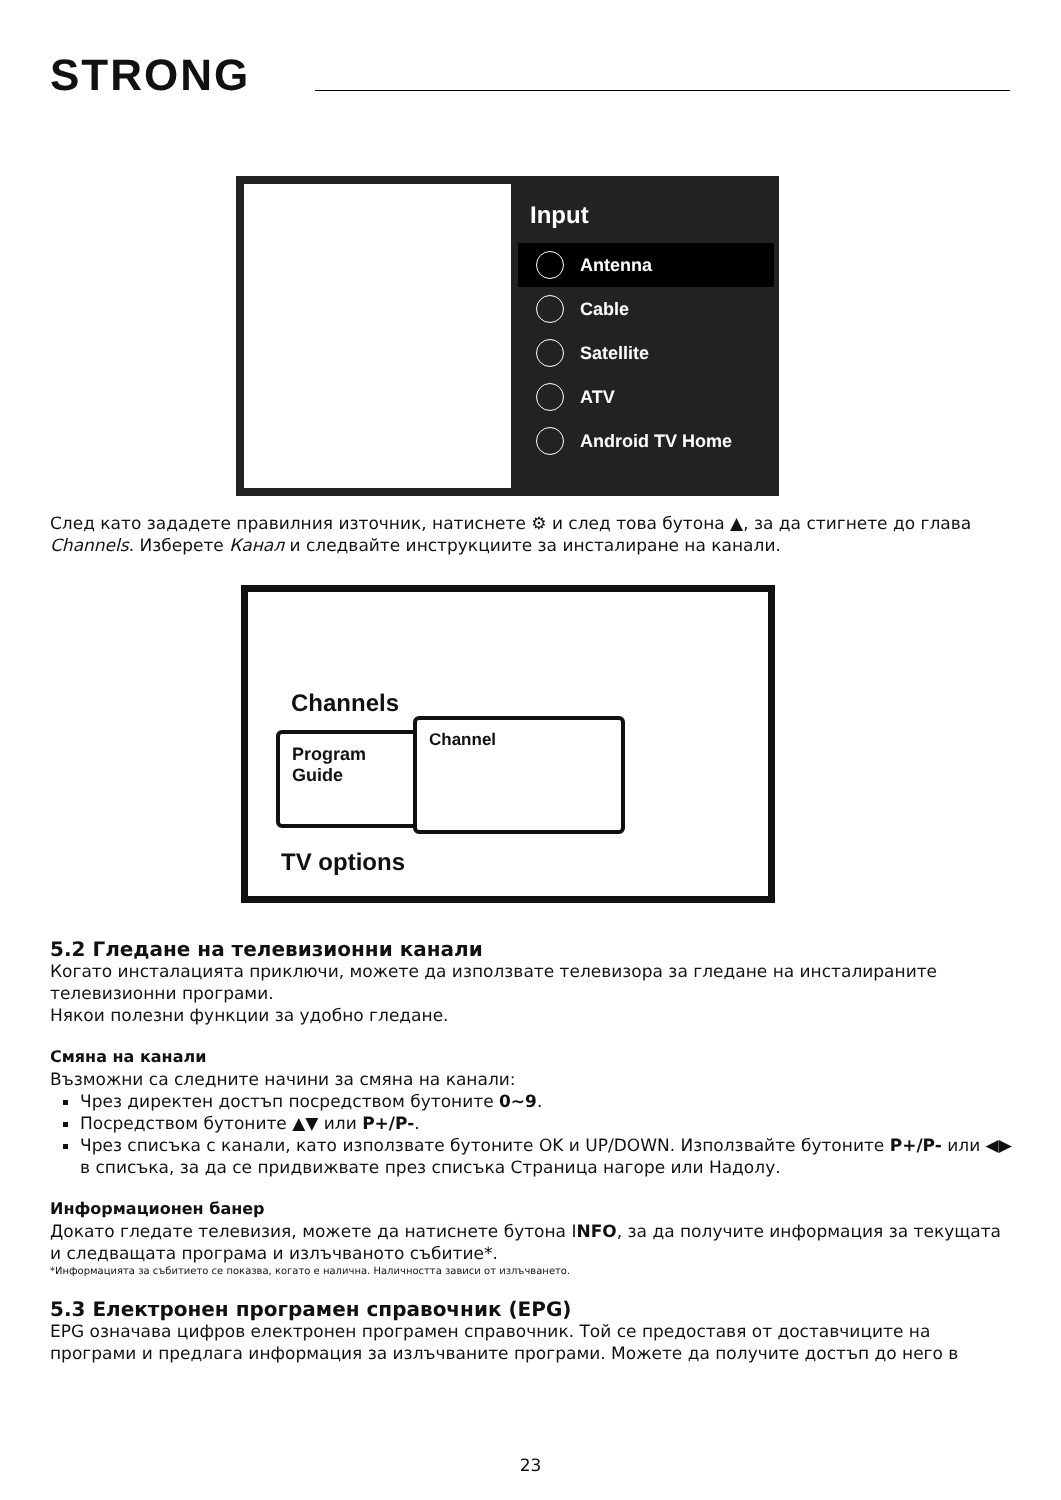STRONG
Input
Antenna
Cable
Satellite
ATV
Android TV Home
След като зададете правилния източник, натиснете ⚙ и след това бутона ▲, за да стигнете до глава Channels. Изберете Канал и следвайте инструкциите за инсталиране на канали.
Channels
Program
Guide
Channel
TV options
5.2 Гледане на телевизионни канали
Когато инсталацията приключи, можете да използвате телевизора за гледане на инсталираните телевизионни програми.
Някои полезни функции за удобно гледане.
Смяна на канали
Възможни са следните начини за смяна на канали:
Чрез директен достъп посредством бутоните 0~9.
Посредством бутоните ▲▼ или P+/P-.
Чрез списъка с канали, като използвате бутоните OK и UP/DOWN. Използвайте бутоните P+/P- или ◀▶ в списъка, за да се придвижвате през списъка Страница нагоре или Надолу.
Информационен банер
Докато гледате телевизия, можете да натиснете бутона INFO, за да получите информация за текущата и следващата програма и излъчваното събитие*.
*Информацията за събитието се показва, когато е налична. Наличността зависи от излъчването.
5.3 Електронен програмен справочник (EPG)
EPG означава цифров електронен програмен справочник. Той се предоставя от доставчиците на програми и предлага информация за излъчваните програми. Можете да получите достъп до него в
23